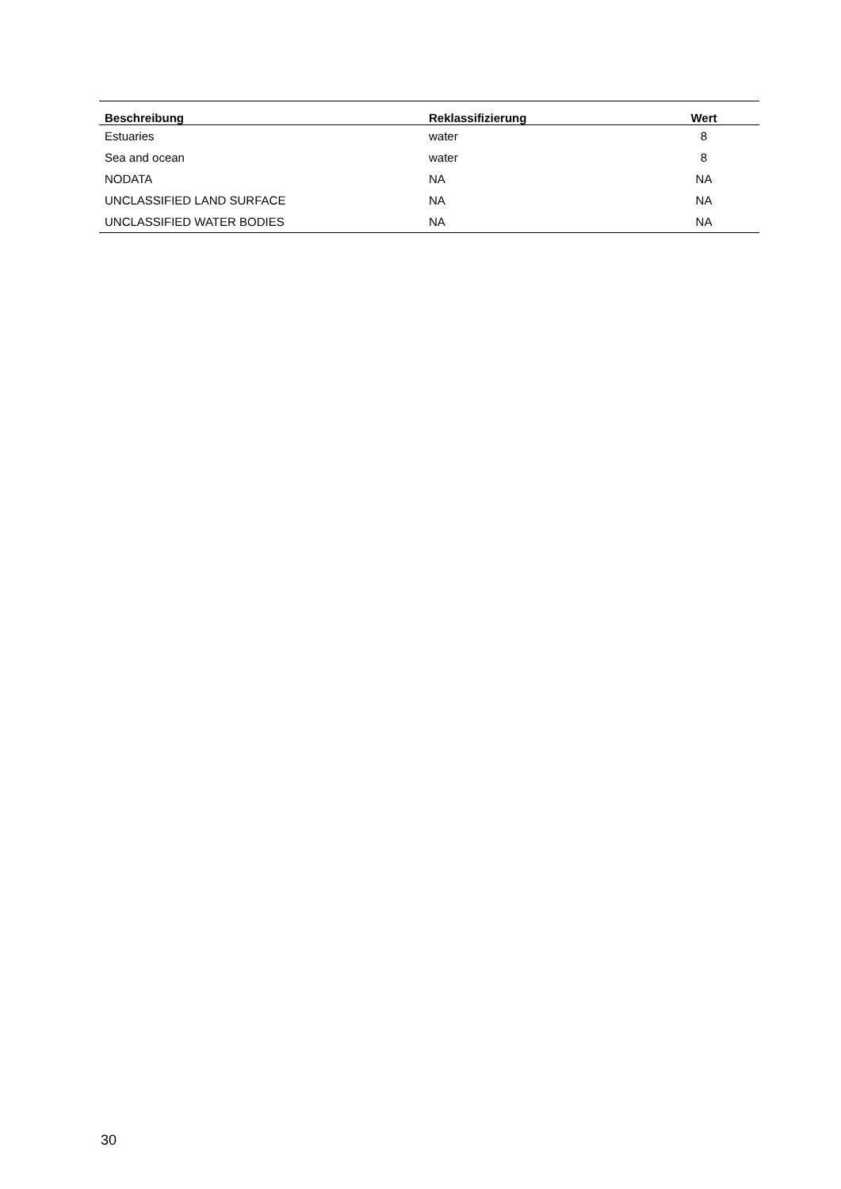| Beschreibung | Reklassifizierung | Wert |
| --- | --- | --- |
| Estuaries | water | 8 |
| Sea and ocean | water | 8 |
| NODATA | NA | NA |
| UNCLASSIFIED LAND SURFACE | NA | NA |
| UNCLASSIFIED WATER BODIES | NA | NA |
30